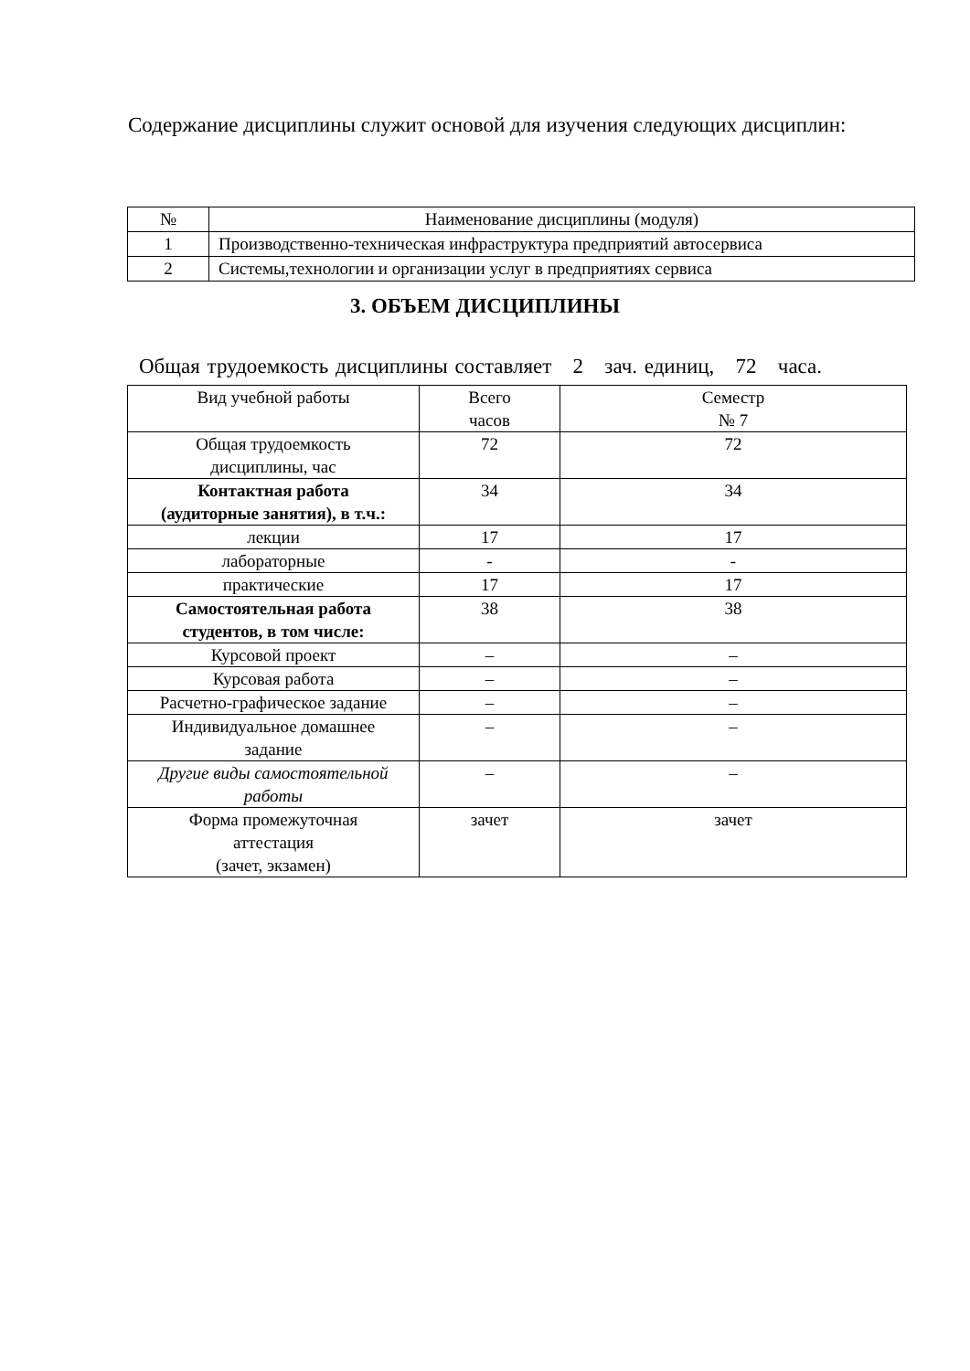Содержание дисциплины служит основой для изучения следующих дисциплин:
| № | Наименование дисциплины (модуля) |
| 1 | Производственно-техническая инфраструктура предприятий автосервиса |
| 2 | Системы,технологии и организации услуг в предприятиях сервиса |
3. ОБЪЕМ ДИСЦИПЛИНЫ
Общая трудоемкость дисциплины составляет 2 зач. единиц, 72 часа.
| Вид учебной работы | Всего часов | Семестр № 7 |
| Общая трудоемкость дисциплины, час | 72 | 72 |
| Контактная работа (аудиторные занятия), в т.ч.: | 34 | 34 |
| лекции | 17 | 17 |
| лабораторные | - | - |
| практические | 17 | 17 |
| Самостоятельная работа студентов, в том числе: | 38 | 38 |
| Курсовой проект | – | – |
| Курсовая работа | – | – |
| Расчетно-графическое задание | – | – |
| Индивидуальное домашнее задание | – | – |
| Другие виды самостоятельной работы | – | – |
| Форма промежуточная аттестация (зачет, экзамен) | зачет | зачет |